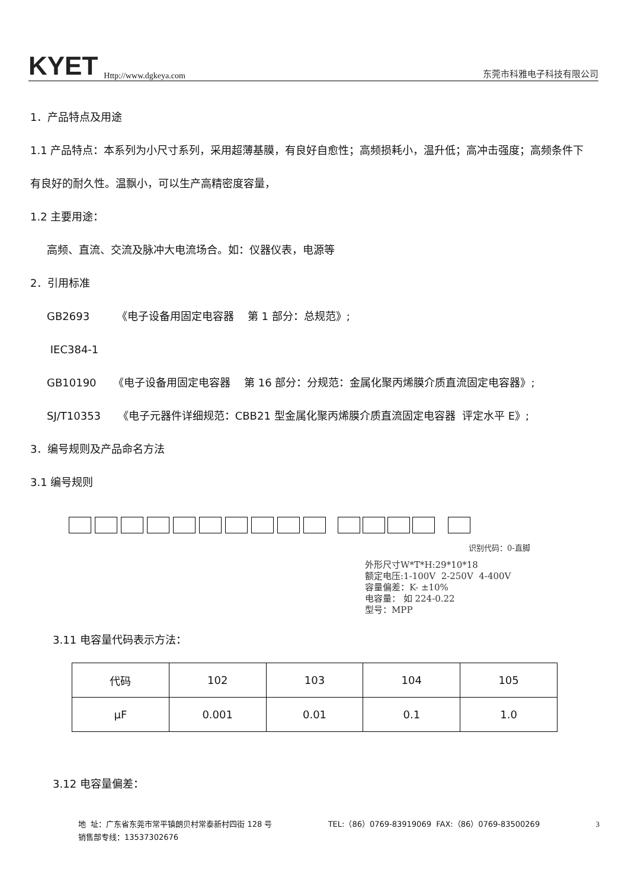KYET Http://www.dgkeya.com
东莞市科雅电子科技有限公司
1．产品特点及用途
1.1 产品特点：本系列为小尺寸系列，采用超薄基膜，有良好自愈性；高频损耗小，温升低；高冲击强度；高频条件下
有良好的耐久性。温飘小，可以生产高精密度容量，
1.2 主要用途：
高频、直流、交流及脉冲大电流场合。如：仪器仪表，电源等
2．引用标准
GB2693 《电子设备用固定电容器 第 1 部分：总规范》;
IEC384-1
GB10190 《电子设备用固定电容器 第 16 部分：分规范：金属化聚丙烯膜介质直流固定电容器》;
SJ/T10353 《电子元器件详细规范：CBB21 型金属化聚丙烯膜介质直流固定电容器 评定水平 E》;
3．编号规则及产品命名方法
3.1 编号规则
识别代码：0-直脚
外形尺寸W*T*H:29*10*18
额定电压:1-100V 2-250V 4-400V
容量偏差：K- ±10%
电容量： 如 224-0.22
型号：MPP
3.11 电容量代码表示方法：
| 代码 | 102 | 103 | 104 | 105 |
| μF | 0.001 | 0.01 | 0.1 | 1.0 |
3.12 电容量偏差：
地 址：广东省东莞市常平镇朗贝村常泰新村四街 128 号 TEL:（86）0769-83919069 FAX:（86）0769-83500269 3
销售部专线：13537302676